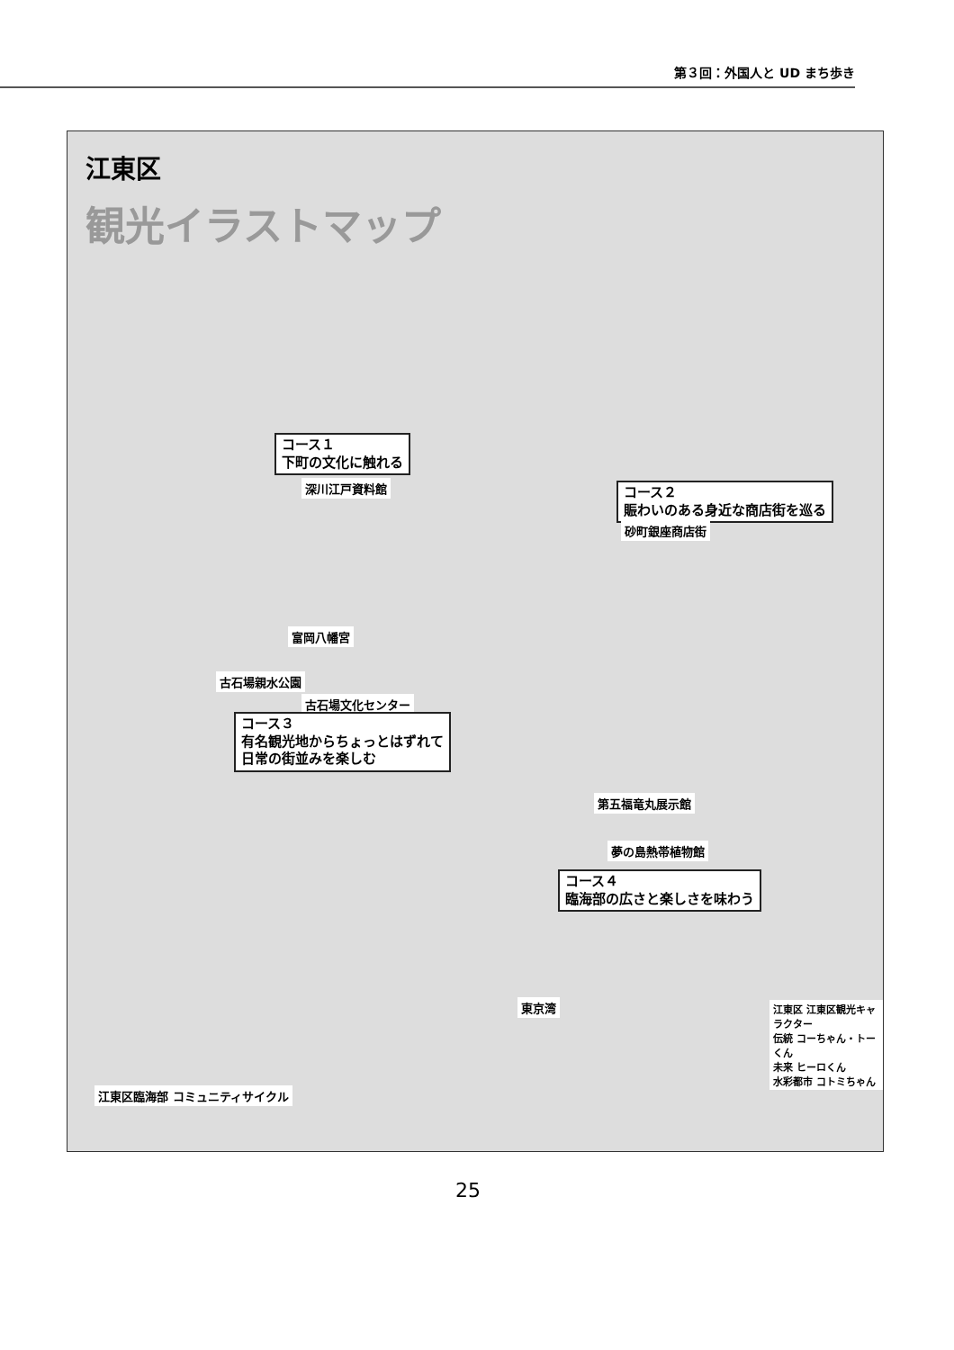第３回：外国人と UD まち歩き
江東区
観光イラストマップ
コース１
下町の文化に触れる
深川江戸資料館
コース２
賑わいのある身近な商店街を巡る
砂町銀座商店街
富岡八幡宮
古石場親水公園
古石場文化センター
コース３
有名観光地からちょっとはずれて
日常の街並みを楽しむ
第五福竜丸展示館
夢の島熱帯植物館
コース４
臨海部の広さと楽しさを味わう
東京湾
江東区臨海部 コミュニティサイクル
江東区 江東区観光キャラクター
伝統 コーちゃん・トーくん
未来 ヒーロくん
水彩都市 コトミちゃん
25